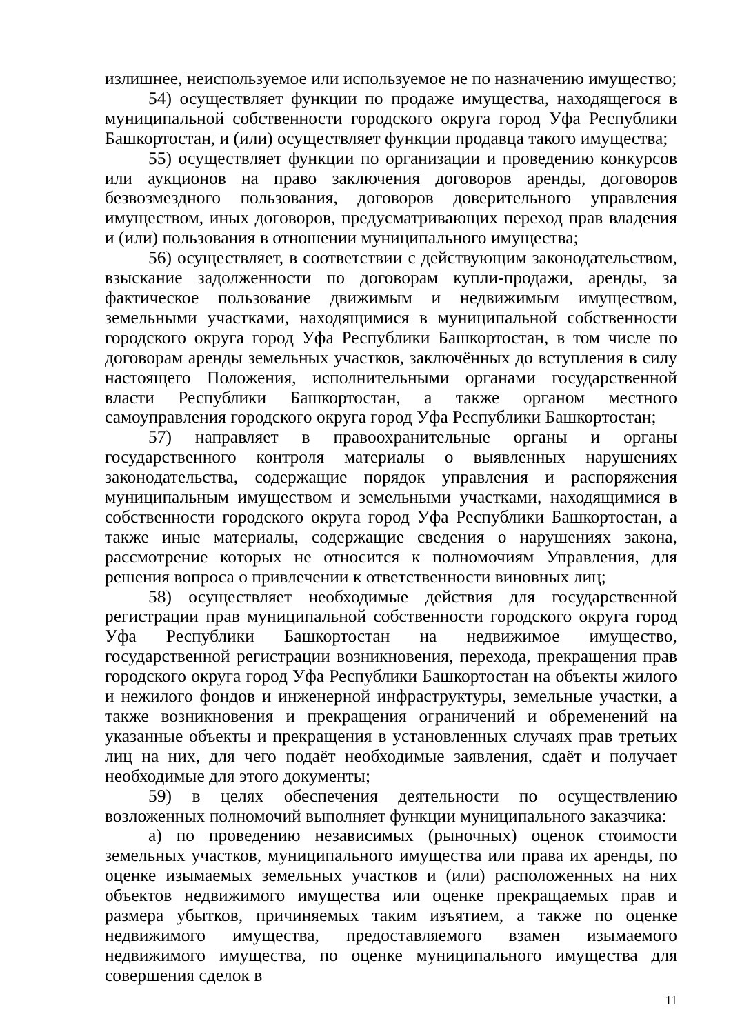излишнее, неиспользуемое или используемое не по назначению имущество;
54) осуществляет функции по продаже имущества, находящегося в муниципальной собственности городского округа город Уфа Республики Башкортостан, и (или) осуществляет функции продавца такого имущества;
55) осуществляет функции по организации и проведению конкурсов или аукционов на право заключения договоров аренды, договоров безвозмездного пользования, договоров доверительного управления имуществом, иных договоров, предусматривающих переход прав владения и (или) пользования в отношении муниципального имущества;
56) осуществляет, в соответствии с действующим законодательством, взыскание задолженности по договорам купли-продажи, аренды, за фактическое пользование движимым и недвижимым имуществом, земельными участками, находящимися в муниципальной собственности городского округа город Уфа Республики Башкортостан, в том числе по договорам аренды земельных участков, заключённых до вступления в силу настоящего Положения, исполнительными органами государственной власти Республики Башкортостан, а также органом местного самоуправления городского округа город Уфа Республики Башкортостан;
57) направляет в правоохранительные органы и органы государственного контроля материалы о выявленных нарушениях законодательства, содержащие порядок управления и распоряжения муниципальным имуществом и земельными участками, находящимися в собственности городского округа город Уфа Республики Башкортостан, а также иные материалы, содержащие сведения о нарушениях закона, рассмотрение которых не относится к полномочиям Управления, для решения вопроса о привлечении к ответственности виновных лиц;
58) осуществляет необходимые действия для государственной регистрации прав муниципальной собственности городского округа город Уфа Республики Башкортостан на недвижимое имущество, государственной регистрации возникновения, перехода, прекращения прав городского округа город Уфа Республики Башкортостан на объекты жилого и нежилого фондов и инженерной инфраструктуры, земельные участки, а также возникновения и прекращения ограничений и обременений на указанные объекты и прекращения в установленных случаях прав третьих лиц на них, для чего подаёт необходимые заявления, сдаёт и получает необходимые для этого документы;
59) в целях обеспечения деятельности по осуществлению возложенных полномочий выполняет функции муниципального заказчика:
а) по проведению независимых (рыночных) оценок стоимости земельных участков, муниципального имущества или права их аренды, по оценке изымаемых земельных участков и (или) расположенных на них объектов недвижимого имущества или оценке прекращаемых прав и размера убытков, причиняемых таким изъятием, а также по оценке недвижимого имущества, предоставляемого взамен изымаемого недвижимого имущества, по оценке муниципального имущества для совершения сделок в
11